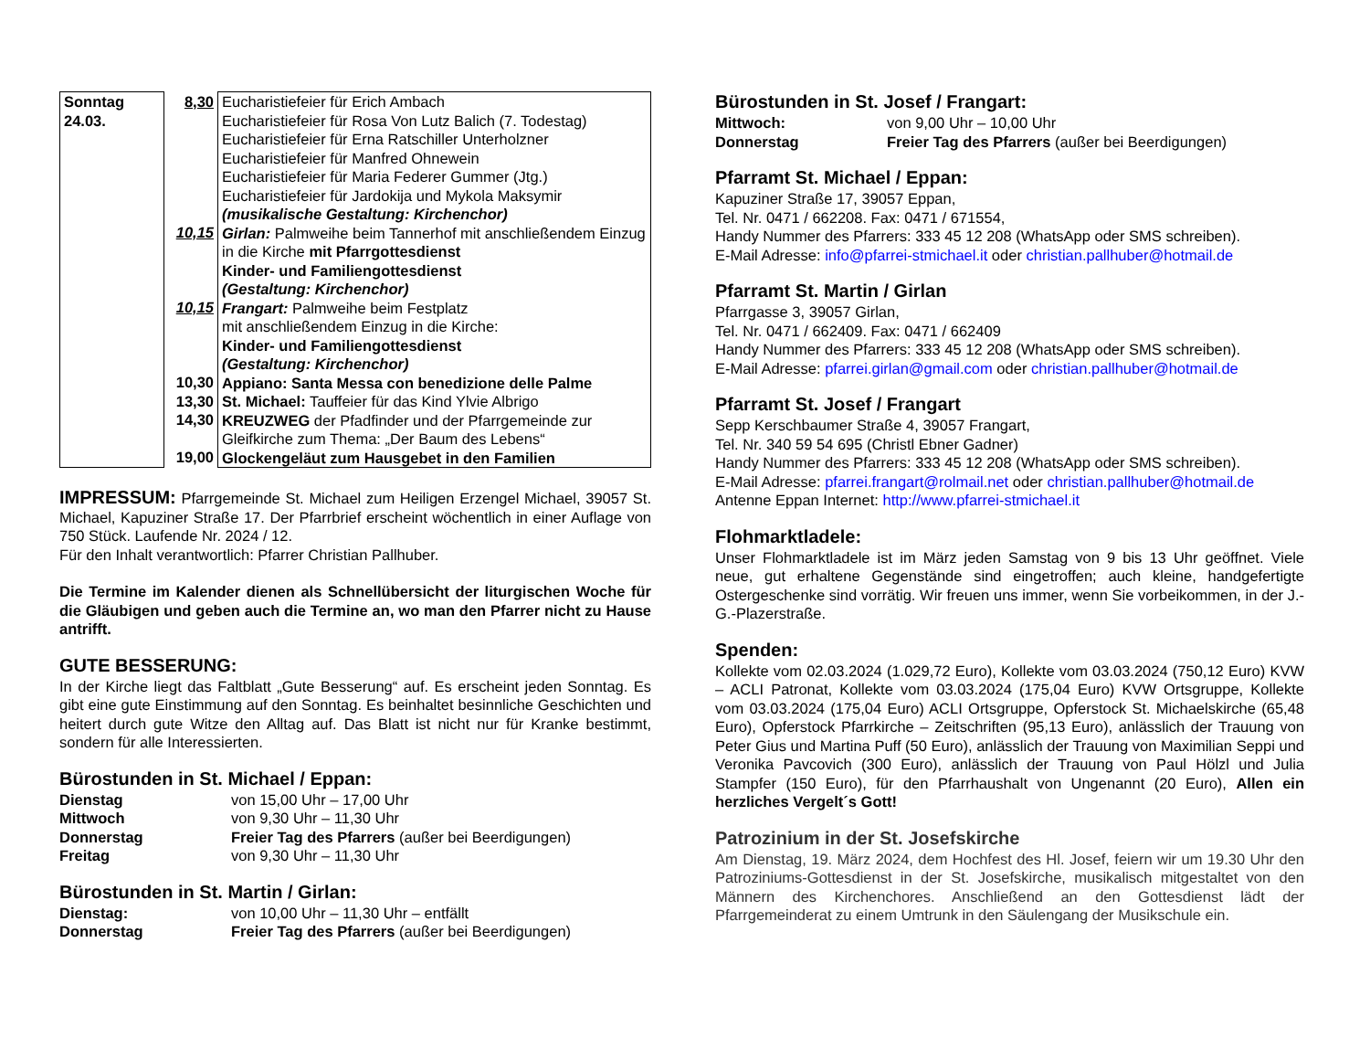| Sonntag 24.03. | 8,30 10,15 10,15 10,30 13,30 14,30 19,00 | Eucharistiefeier für Erich Ambach Eucharistiefeier für Rosa Von Lutz Balich (7. Todestag) Eucharistiefeier für Erna Ratschiller Unterholzner Eucharistiefeier für Manfred Ohnewein Eucharistiefeier für Maria Federer Gummer (Jtg.) Eucharistiefeier für Jardokija und Mykola Maksymir (musikalische Gestaltung: Kirchenchor) Girlan: Palmweihe beim Tannerhof mit anschließendem Einzug in die Kirche mit Pfarrgottesdienst Kinder- und Familiengottesdienst (Gestaltung: Kirchenchor) Frangart: Palmweihe beim Festplatz mit anschließendem Einzug in die Kirche: Kinder- und Familiengottesdienst (Gestaltung: Kirchenchor) Appiano: Santa Messa con benedizione delle Palme St. Michael: Tauffeier für das Kind Ylvie Albrigo KREUZWEG der Pfadfinder und der Pfarrgemeinde zur Gleifkirche zum Thema: „Der Baum des Lebens“ Glockengeläut zum Hausgebet in den Familien |
IMPRESSUM: Pfarrgemeinde St. Michael zum Heiligen Erzengel Michael, 39057 St. Michael, Kapuziner Straße 17. Der Pfarrbrief erscheint wöchentlich in einer Auflage von 750 Stück. Laufende Nr. 2024 / 12.
Für den Inhalt verantwortlich: Pfarrer Christian Pallhuber.
Die Termine im Kalender dienen als Schnellübersicht der liturgischen Woche für die Gläubigen und geben auch die Termine an, wo man den Pfarrer nicht zu Hause antrifft.
GUTE BESSERUNG:
In der Kirche liegt das Faltblatt „Gute Besserung“ auf. Es erscheint jeden Sonntag. Es gibt eine gute Einstimmung auf den Sonntag. Es beinhaltet besinnliche Geschichten und heitert durch gute Witze den Alltag auf. Das Blatt ist nicht nur für Kranke bestimmt, sondern für alle Interessierten.
Bürostunden in St. Michael / Eppan:
Dienstag von 15,00 Uhr – 17,00 Uhr Mittwoch von 9,30 Uhr – 11,30 Uhr Donnerstag Freier Tag des Pfarrers (außer bei Beerdigungen) Freitag von 9,30 Uhr – 11,30 Uhr
Bürostunden in St. Martin / Girlan:
Dienstag: von 10,00 Uhr – 11,30 Uhr – entfällt Donnerstag Freier Tag des Pfarrers (außer bei Beerdigungen)
Bürostunden in St. Josef / Frangart:
Mittwoch: von 9,00 Uhr – 10,00 Uhr Donnerstag Freier Tag des Pfarrers (außer bei Beerdigungen)
Pfarramt St. Michael / Eppan:
Kapuziner Straße 17, 39057 Eppan,
Tel. Nr. 0471 / 662208. Fax: 0471 / 671554,
Handy Nummer des Pfarrers: 333 45 12 208 (WhatsApp oder SMS schreiben).
E-Mail Adresse: info@pfarrei-stmichael.it oder christian.pallhuber@hotmail.de
Pfarramt St. Martin / Girlan
Pfarrgasse 3, 39057 Girlan,
Tel. Nr. 0471 / 662409. Fax: 0471 / 662409
Handy Nummer des Pfarrers: 333 45 12 208 (WhatsApp oder SMS schreiben).
E-Mail Adresse: pfarrei.girlan@gmail.com oder christian.pallhuber@hotmail.de
Pfarramt St. Josef / Frangart
Sepp Kerschbaumer Straße 4, 39057 Frangart,
Tel. Nr. 340 59 54 695 (Christl Ebner Gadner)
Handy Nummer des Pfarrers: 333 45 12 208 (WhatsApp oder SMS schreiben).
E-Mail Adresse: pfarrei.frangart@rolmail.net oder christian.pallhuber@hotmail.de
Antenne Eppan Internet: http://www.pfarrei-stmichael.it
Flohmarktladele:
Unser Flohmarktladele ist im März jeden Samstag von 9 bis 13 Uhr geöffnet. Viele neue, gut erhaltene Gegenstände sind eingetroffen; auch kleine, handgefertigte Ostergeschenke sind vorrätig. Wir freuen uns immer, wenn Sie vorbeikommen, in der J.-G.-Plazerstraße.
Spenden:
Kollekte vom 02.03.2024 (1.029,72 Euro), Kollekte vom 03.03.2024 (750,12 Euro) KVW – ACLI Patronat, Kollekte vom 03.03.2024 (175,04 Euro) KVW Ortsgruppe, Kollekte vom 03.03.2024 (175,04 Euro) ACLI Ortsgruppe, Opferstock St. Michaelskirche (65,48 Euro), Opferstock Pfarrkirche – Zeitschriften (95,13 Euro), anlässlich der Trauung von Peter Gius und Martina Puff (50 Euro), anlässlich der Trauung von Maximilian Seppi und Veronika Pavcovich (300 Euro), anlässlich der Trauung von Paul Hölzl und Julia Stampfer (150 Euro), für den Pfarrhaushalt von Ungenannt (20 Euro), Allen ein herzliches Vergelt´s Gott!
Patrozinium in der St. Josefskirche
Am Dienstag, 19. März 2024, dem Hochfest des Hl. Josef, feiern wir um 19.30 Uhr den Patroziniums-Gottesdienst in der St. Josefskirche, musikalisch mitgestaltet von den Männern des Kirchenchores. Anschließend an den Gottesdienst lädt der Pfarrgemeinderat zu einem Umtrunk in den Säulengang der Musikschule ein.